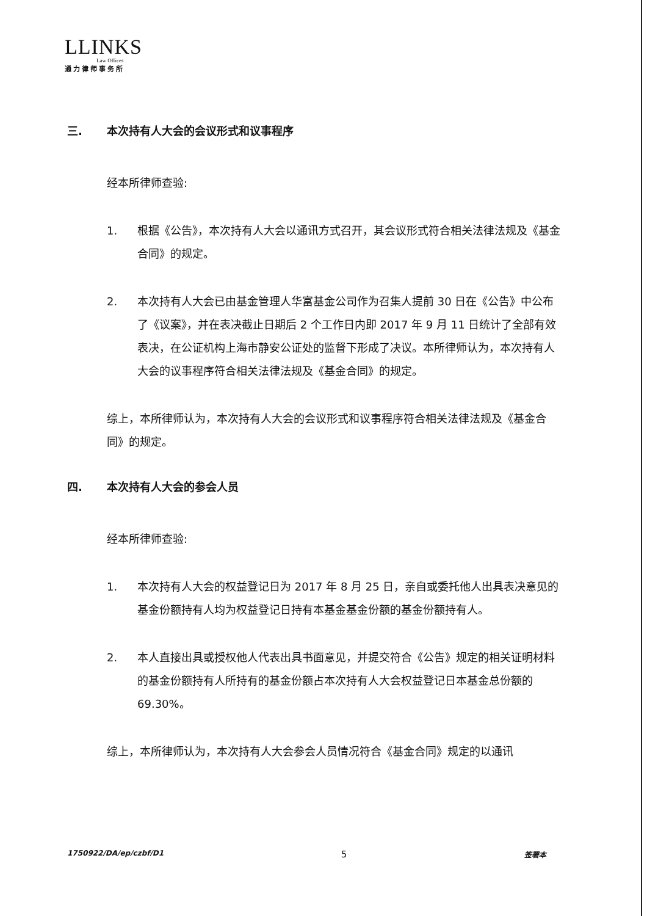LLINKS
Law Offices
通力律师事务所
三. 本次持有人大会的会议形式和议事程序
经本所律师查验:
1. 根据《公告》，本次持有人大会以通讯方式召开，其会议形式符合相关法律法规及《基金合同》的规定。
2. 本次持有人大会已由基金管理人华富基金公司作为召集人提前 30 日在《公告》中公布了《议案》，并在表决截止日期后 2 个工作日内即 2017 年 9 月 11 日统计了全部有效表决，在公证机构上海市静安公证处的监督下形成了决议。本所律师认为，本次持有人大会的议事程序符合相关法律法规及《基金合同》的规定。
综上，本所律师认为，本次持有人大会的会议形式和议事程序符合相关法律法规及《基金合同》的规定。
四. 本次持有人大会的参会人员
经本所律师查验:
1. 本次持有人大会的权益登记日为 2017 年 8 月 25 日，亲自或委托他人出具表决意见的基金份额持有人均为权益登记日持有本基金基金份额的基金份额持有人。
2. 本人直接出具或授权他人代表出具书面意见，并提交符合《公告》规定的相关证明材料的基金份额持有人所持有的基金份额占本次持有人大会权益登记日本基金总份额的 69.30%。
综上，本所律师认为，本次持有人大会参会人员情况符合《基金合同》规定的以通讯
1750922/DA/ep/czbf/D1 5 签署本